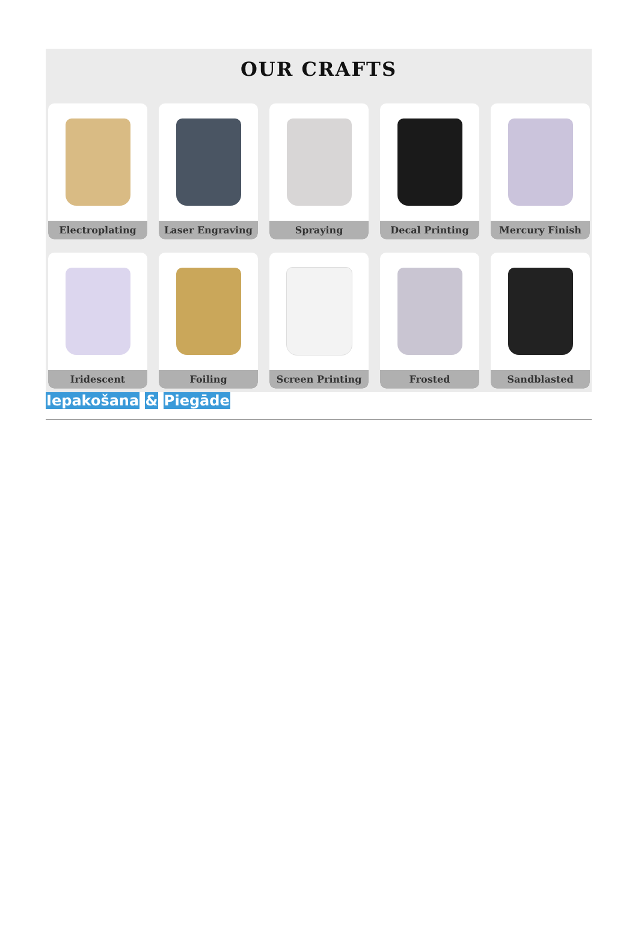OUR CRAFTS
Electroplating
Laser Engraving
Spraying
Decal Printing
Mercury Finish
Iridescent
Foiling
Screen Printing
Frosted
Sandblasted
Iepakošana & Piegāde